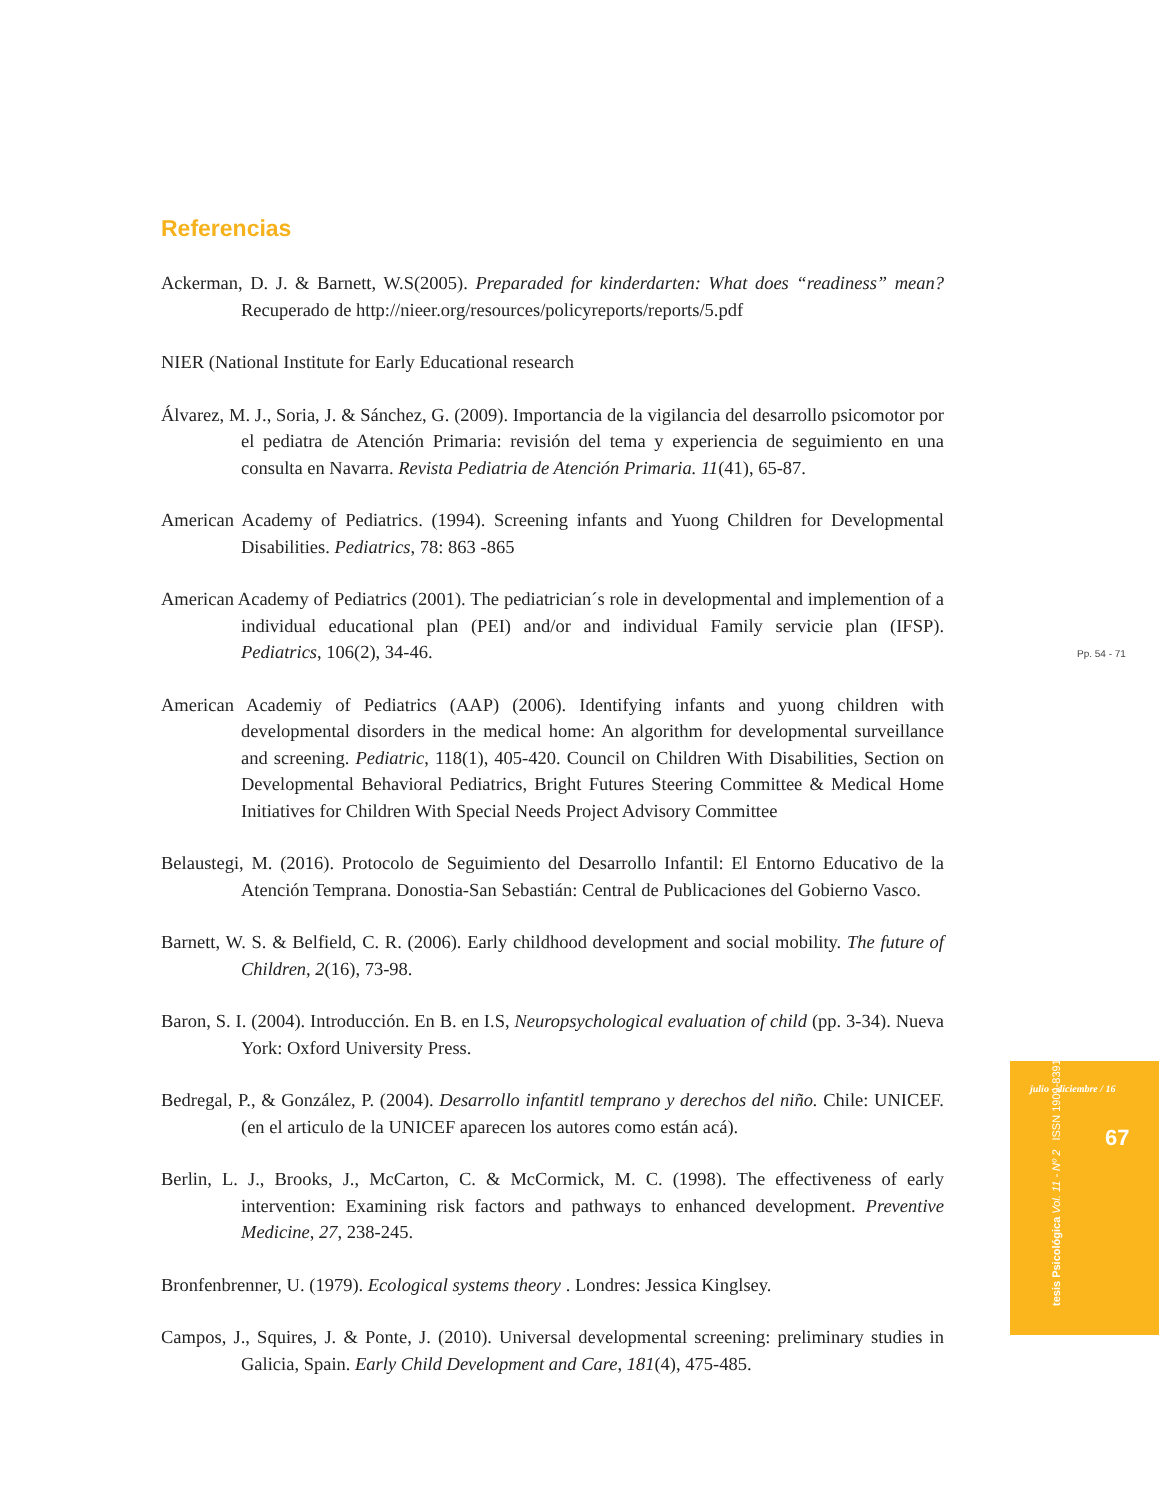Referencias
Ackerman, D. J. & Barnett, W.S(2005). Preparaded for kinderdarten: What does “readiness” mean? Recuperado de http://nieer.org/resources/policyreports/reports/5.pdf
NIER (National Institute for Early Educational research
Álvarez, M. J., Soria, J. & Sánchez, G. (2009). Importancia de la vigilancia del desarrollo psicomotor por el pediatra de Atención Primaria: revisión del tema y experiencia de seguimiento en una consulta en Navarra. Revista Pediatria de Atención Primaria. 11(41), 65-87.
American Academy of Pediatrics. (1994). Screening infants and Yuong Children for Developmental Disabilities. Pediatrics, 78: 863 -865
American Academy of Pediatrics (2001). The pediatrician´s role in developmental and implemention of a individual educational plan (PEI) and/or and individual Family servicie plan (IFSP). Pediatrics, 106(2), 34-46.
American Academiy of Pediatrics (AAP) (2006). Identifying infants and yuong children with developmental disorders in the medical home: An algorithm for developmental surveillance and screening. Pediatric, 118(1), 405-420. Council on Children With Disabilities, Section on Developmental Behavioral Pediatrics, Bright Futures Steering Committee & Medical Home Initiatives for Children With Special Needs Project Advisory Committee
Belaustegi, M. (2016). Protocolo de Seguimiento del Desarrollo Infantil: El Entorno Educativo de la Atención Temprana. Donostia-San Sebastián: Central de Publicaciones del Gobierno Vasco.
Barnett, W. S. & Belfield, C. R. (2006). Early childhood development and social mobility. The future of Children, 2(16), 73-98.
Baron, S. I. (2004). Introducción. En B. en I.S, Neuropsychological evaluation of child (pp. 3-34). Nueva York: Oxford University Press.
Bedregal, P., & González, P. (2004). Desarrollo infantitl temprano y derechos del niño. Chile: UNICEF. (en el articulo de la UNICEF aparecen los autores como están acá).
Berlin, L. J., Brooks, J., McCarton, C. & McCormick, M. C. (1998). The effectiveness of early intervention: Examining risk factors and pathways to enhanced development. Preventive Medicine, 27, 238-245.
Bronfenbrenner, U. (1979). Ecological systems theory . Londres: Jessica Kinglsey.
Campos, J., Squires, J. & Ponte, J. (2010). Universal developmental screening: preliminary studies in Galicia, Spain. Early Child Development and Care, 181(4), 475-485.
Pp. 54 - 71
julio - diciembre / 16
67
tesis Psicológica Vol. 11 - Nº 2 ISSN 1909-8391